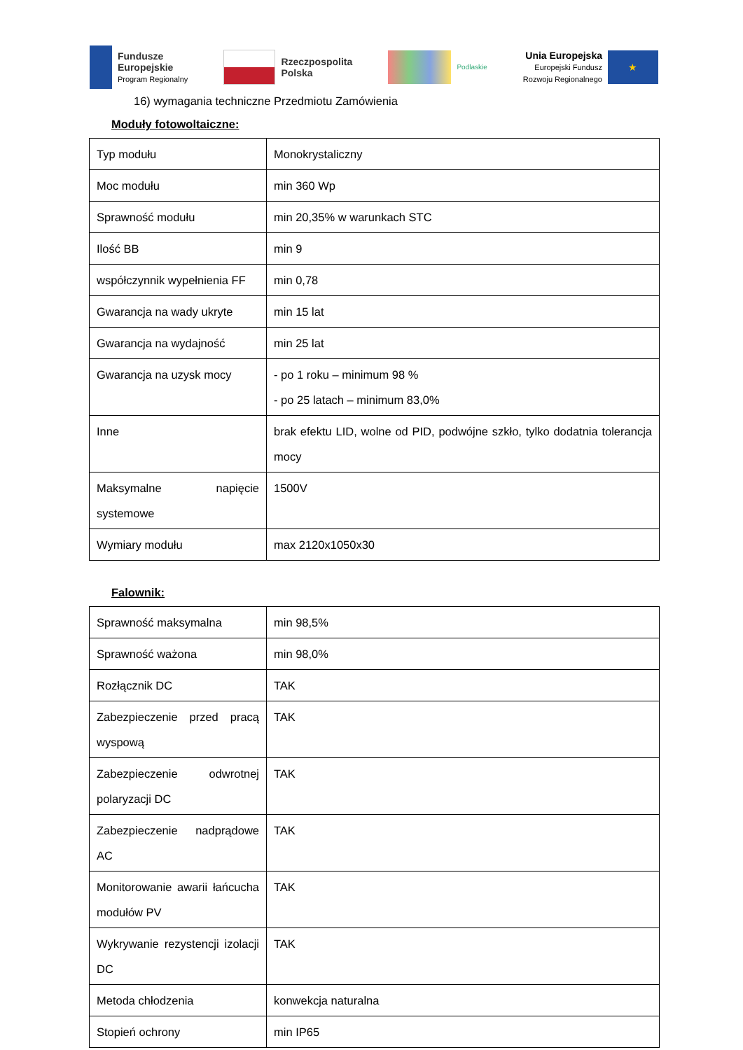Fundusze
Europejskie
Program Regionalny
Rzeczpospolita
Polska
Podlaskie
Unia Europejska
Europejski Fundusz
Rozwoju Regionalnego
★
16) wymagania techniczne Przedmiotu Zamówienia
Moduły fotowoltaiczne:
| Typ modułu | Monokrystaliczny |
| Moc modułu | min 360 Wp |
| Sprawność modułu | min 20,35% w warunkach STC |
| Ilość BB | min 9 |
| współczynnik wypełnienia FF | min 0,78 |
| Gwarancja na wady ukryte | min 15 lat |
| Gwarancja na wydajność | min 25 lat |
| Gwarancja na uzysk mocy | - po 1 roku – minimum 98 % - po 25 latach – minimum 83,0% |
| Inne | brak efektu LID, wolne od PID, podwójne szkło, tylko dodatnia tolerancja mocy |
| Maksymalne napięcie systemowe | 1500V |
| Wymiary modułu | max 2120x1050x30 |
Falownik:
| Sprawność maksymalna | min 98,5% |
| Sprawność ważona | min 98,0% |
| Rozłącznik DC | TAK |
| Zabezpieczenie przed pracą wyspową | TAK |
| Zabezpieczenie odwrotnej polaryzacji DC | TAK |
| Zabezpieczenie nadprądowe AC | TAK |
| Monitorowanie awarii łańcucha modułów PV | TAK |
| Wykrywanie rezystencji izolacji DC | TAK |
| Metoda chłodzenia | konwekcja naturalna |
| Stopień ochrony | min IP65 |